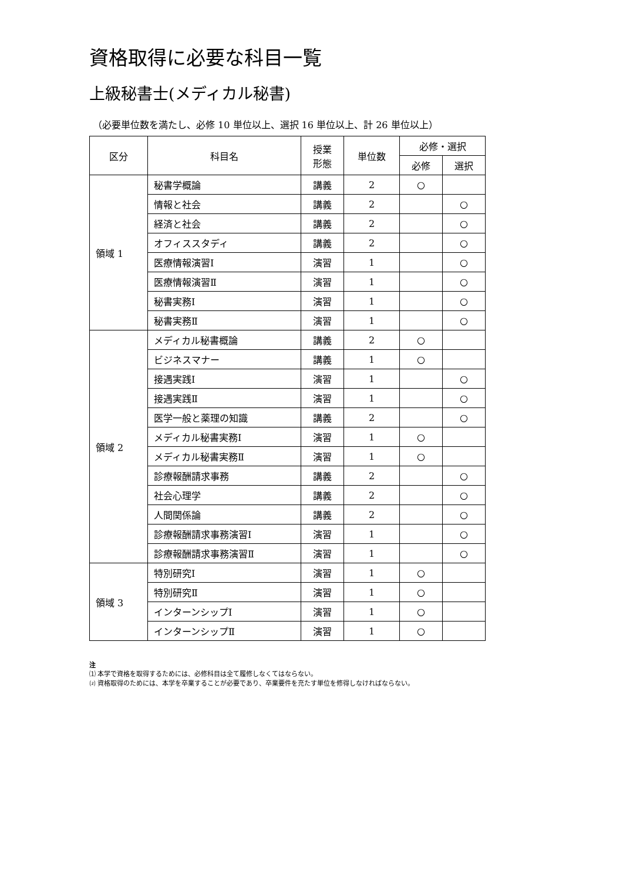資格取得に必要な科目一覧
上級秘書士(メディカル秘書)
（必要単位数を満たし、必修 10 単位以上、選択 16 単位以上、計 26 単位以上）
| 区分 | 科目名 | 授業 形態 | 単位数 | 必修・選択 | |
| --- | --- | --- | --- | --- | --- |
| | | | | 必修 | 選択 |
| 領域 1 | 秘書学概論 | 講義 | 2 | ○ | |
| | 情報と社会 | 講義 | 2 | | ○ |
| | 経済と社会 | 講義 | 2 | | ○ |
| | オフィススタディ | 講義 | 2 | | ○ |
| | 医療情報演習Ⅰ | 演習 | 1 | | ○ |
| | 医療情報演習Ⅱ | 演習 | 1 | | ○ |
| | 秘書実務Ⅰ | 演習 | 1 | | ○ |
| | 秘書実務Ⅱ | 演習 | 1 | | ○ |
| 領域 2 | メディカル秘書概論 | 講義 | 2 | ○ | |
| | ビジネスマナー | 講義 | 1 | ○ | |
| | 接遇実践Ⅰ | 演習 | 1 | | ○ |
| | 接遇実践Ⅱ | 演習 | 1 | | ○ |
| | 医学一般と薬理の知識 | 講義 | 2 | | ○ |
| | メディカル秘書実務Ⅰ | 演習 | 1 | ○ | |
| | メディカル秘書実務Ⅱ | 演習 | 1 | ○ | |
| | 診療報酬請求事務 | 講義 | 2 | | ○ |
| | 社会心理学 | 講義 | 2 | | ○ |
| | 人間関係論 | 講義 | 2 | | ○ |
| | 診療報酬請求事務演習Ⅰ | 演習 | 1 | | ○ |
| | 診療報酬請求事務演習Ⅱ | 演習 | 1 | | ○ |
| 領域 3 | 特別研究Ⅰ | 演習 | 1 | ○ | |
| | 特別研究Ⅱ | 演習 | 1 | ○ | |
| | インターンシップⅠ | 演習 | 1 | ○ | |
| | インターンシップⅡ | 演習 | 1 | ○ | |
注
⑴ 本学で資格を取得するためには、必修科目は全て履修しなくてはならない。
⑵ 資格取得のためには、本学を卒業することが必要であり、卒業要件を充たす単位を修得しなければならない。